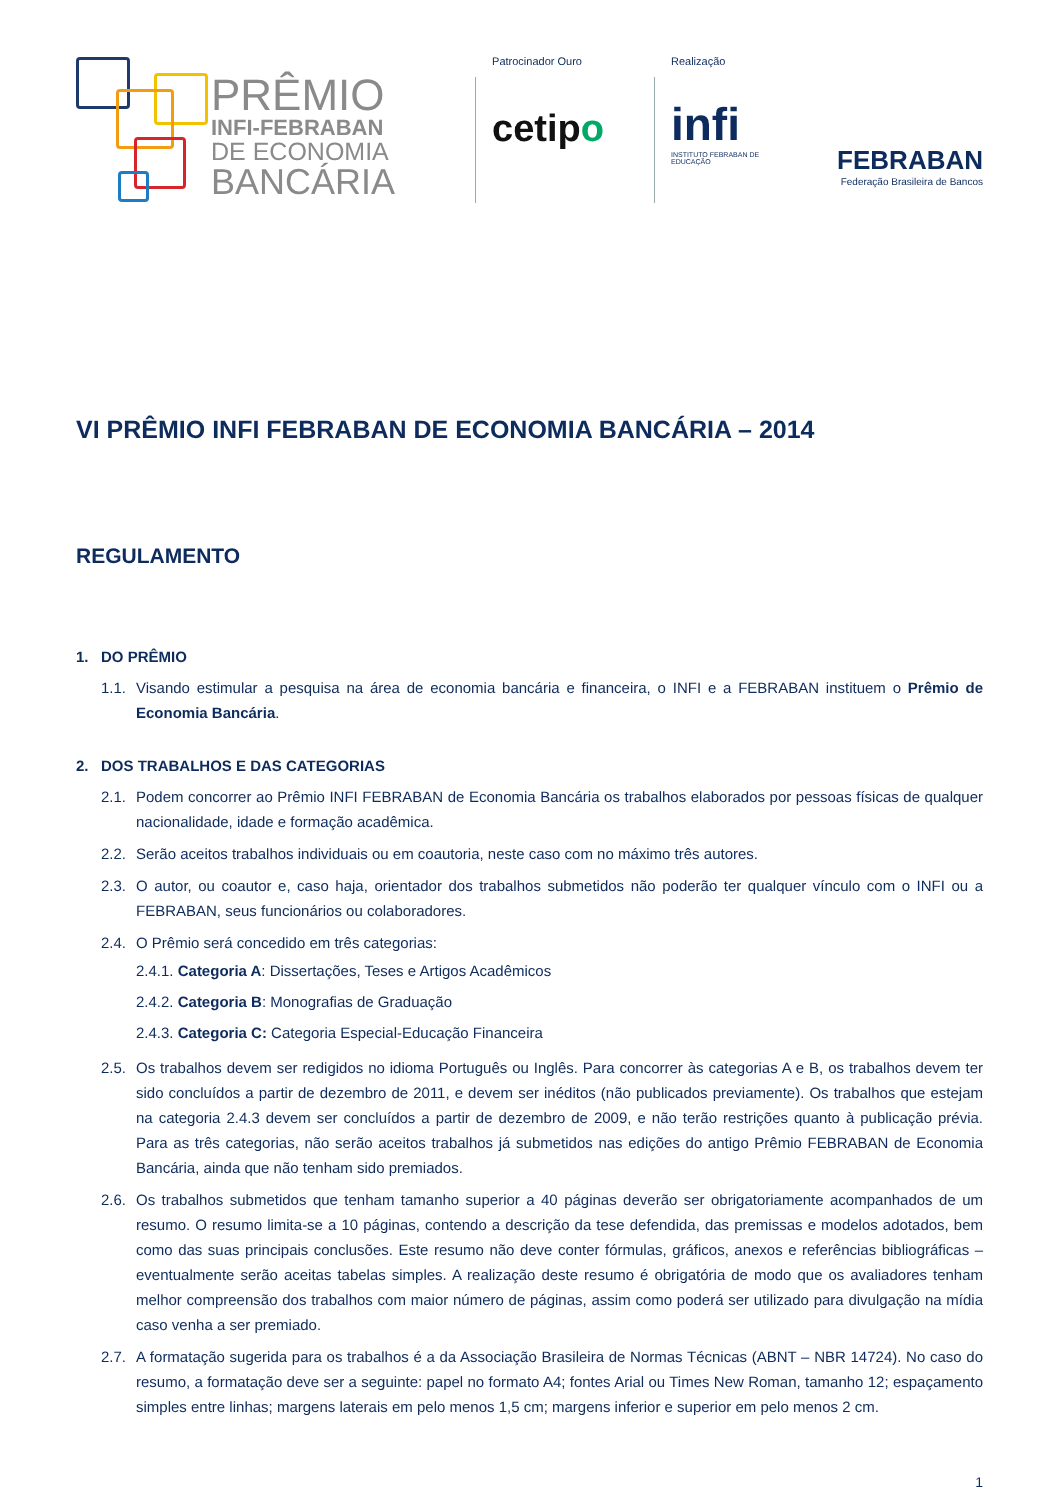PRÊMIO
INFI-FEBRABAN
DE ECONOMIA
BANCÁRIA
Patrocinador Ouro
cetipo
Realização
infi
INSTITUTO FEBRABAN DE EDUCAÇÃO
FEBRABAN
Federação Brasileira de Bancos
VI PRÊMIO INFI FEBRABAN DE ECONOMIA BANCÁRIA – 2014
REGULAMENTO
1. DO PRÊMIO
1.1.
Visando estimular a pesquisa na área de economia bancária e financeira, o INFI e a FEBRABAN instituem o Prêmio de Economia Bancária.
2. DOS TRABALHOS E DAS CATEGORIAS
2.1.
Podem concorrer ao Prêmio INFI FEBRABAN de Economia Bancária os trabalhos elaborados por pessoas físicas de qualquer nacionalidade, idade e formação acadêmica.
2.2.
Serão aceitos trabalhos individuais ou em coautoria, neste caso com no máximo três autores.
2.3.
O autor, ou coautor e, caso haja, orientador dos trabalhos submetidos não poderão ter qualquer vínculo com o INFI ou a FEBRABAN, seus funcionários ou colaboradores.
2.4.
O Prêmio será concedido em três categorias:
2.4.1. Categoria A: Dissertações, Teses e Artigos Acadêmicos
2.4.2. Categoria B: Monografias de Graduação
2.4.3. Categoria C: Categoria Especial-Educação Financeira
2.5.
Os trabalhos devem ser redigidos no idioma Português ou Inglês. Para concorrer às categorias A e B, os trabalhos devem ter sido concluídos a partir de dezembro de 2011, e devem ser inéditos (não publicados previamente). Os trabalhos que estejam na categoria 2.4.3 devem ser concluídos a partir de dezembro de 2009, e não terão restrições quanto à publicação prévia. Para as três categorias, não serão aceitos trabalhos já submetidos nas edições do antigo Prêmio FEBRABAN de Economia Bancária, ainda que não tenham sido premiados.
2.6.
Os trabalhos submetidos que tenham tamanho superior a 40 páginas deverão ser obrigatoriamente acompanhados de um resumo. O resumo limita-se a 10 páginas, contendo a descrição da tese defendida, das premissas e modelos adotados, bem como das suas principais conclusões. Este resumo não deve conter fórmulas, gráficos, anexos e referências bibliográficas – eventualmente serão aceitas tabelas simples. A realização deste resumo é obrigatória de modo que os avaliadores tenham melhor compreensão dos trabalhos com maior número de páginas, assim como poderá ser utilizado para divulgação na mídia caso venha a ser premiado.
2.7.
A formatação sugerida para os trabalhos é a da Associação Brasileira de Normas Técnicas (ABNT – NBR 14724). No caso do resumo, a formatação deve ser a seguinte: papel no formato A4; fontes Arial ou Times New Roman, tamanho 12; espaçamento simples entre linhas; margens laterais em pelo menos 1,5 cm; margens inferior e superior em pelo menos 2 cm.
1